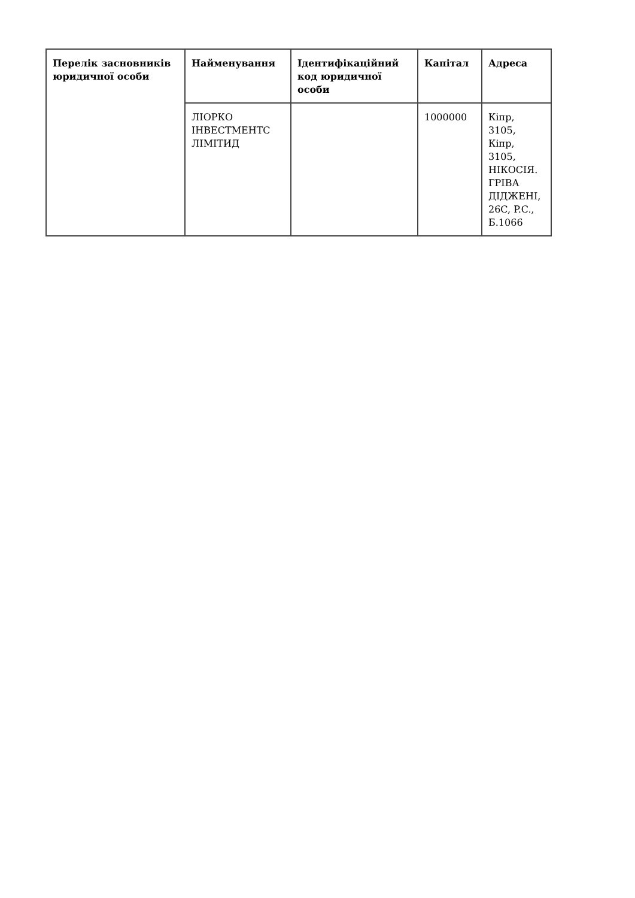| Перелік засновників юридичної особи | Найменування | Ідентифікаційний код юридичної особи | Капітал | Адреса |
| --- | --- | --- | --- | --- |
| | ЛІОРКО ІНВЕСТМЕНТС ЛІМІТИД | | 1000000 | Кіпр, 3105, Кіпр, 3105, НІКОСІЯ. ГРІВА ДІДЖЕНІ, 26C, P.C., Б.1066 |